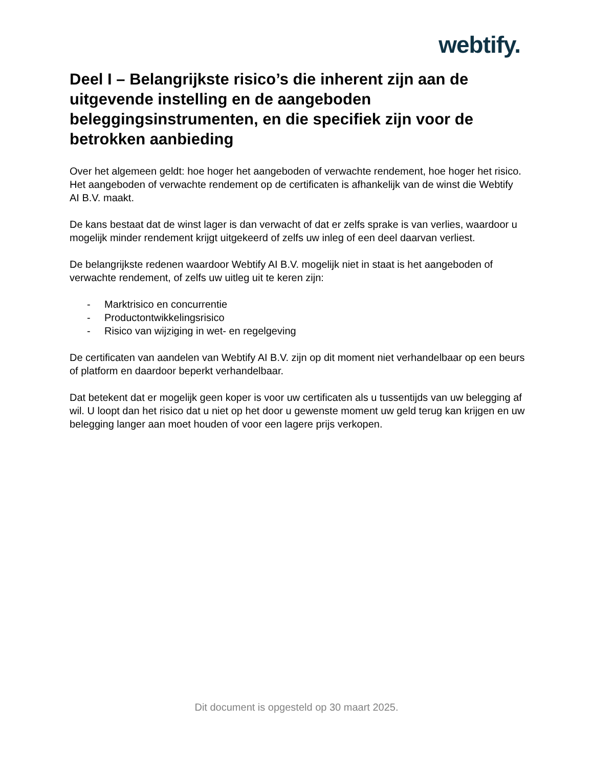webtify.
Deel I – Belangrijkste risico’s die inherent zijn aan de uitgevende instelling en de aangeboden beleggingsinstrumenten, en die specifiek zijn voor de betrokken aanbieding
Over het algemeen geldt: hoe hoger het aangeboden of verwachte rendement, hoe hoger het risico. Het aangeboden of verwachte rendement op de certificaten is afhankelijk van de winst die Webtify AI B.V. maakt.
De kans bestaat dat de winst lager is dan verwacht of dat er zelfs sprake is van verlies, waardoor u mogelijk minder rendement krijgt uitgekeerd of zelfs uw inleg of een deel daarvan verliest.
De belangrijkste redenen waardoor Webtify AI B.V. mogelijk niet in staat is het aangeboden of verwachte rendement, of zelfs uw uitleg uit te keren zijn:
- Marktrisico en concurrentie
- Productontwikkelingsrisico
- Risico van wijziging in wet- en regelgeving
De certificaten van aandelen van Webtify AI B.V. zijn op dit moment niet verhandelbaar op een beurs of platform en daardoor beperkt verhandelbaar.
Dat betekent dat er mogelijk geen koper is voor uw certificaten als u tussentijds van uw belegging af wil. U loopt dan het risico dat u niet op het door u gewenste moment uw geld terug kan krijgen en uw belegging langer aan moet houden of voor een lagere prijs verkopen.
Dit document is opgesteld op 30 maart 2025.